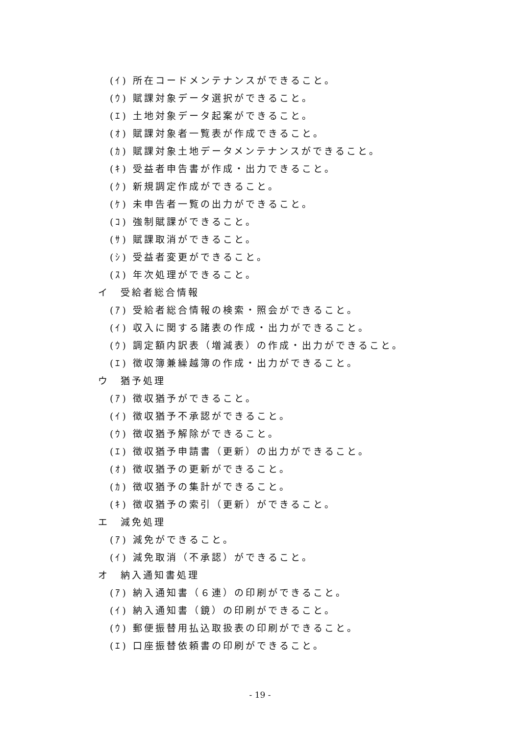(ｲ) 所在コードメンテナンスができること。
(ｳ) 賦課対象データ選択ができること。
(ｴ) 土地対象データ起案ができること。
(ｵ) 賦課対象者一覧表が作成できること。
(ｶ) 賦課対象土地データメンテナンスができること。
(ｷ) 受益者申告書が作成・出力できること。
(ｸ) 新規調定作成ができること。
(ｹ) 未申告者一覧の出力ができること。
(ｺ) 強制賦課ができること。
(ｻ) 賦課取消ができること。
(ｼ) 受益者変更ができること。
(ｽ) 年次処理ができること。
イ　受給者総合情報
(ｱ) 受給者総合情報の検索・照会ができること。
(ｲ) 収入に関する諸表の作成・出力ができること。
(ｳ) 調定額内訳表（増減表）の作成・出力ができること。
(ｴ) 徴収簿兼繰越簿の作成・出力ができること。
ウ　猶予処理
(ｱ) 徴収猶予ができること。
(ｲ) 徴収猶予不承認ができること。
(ｳ) 徴収猶予解除ができること。
(ｴ) 徴収猶予申請書（更新）の出力ができること。
(ｵ) 徴収猶予の更新ができること。
(ｶ) 徴収猶予の集計ができること。
(ｷ) 徴収猶予の索引（更新）ができること。
エ　減免処理
(ｱ) 減免ができること。
(ｲ) 減免取消（不承認）ができること。
オ　納入通知書処理
(ｱ) 納入通知書（６連）の印刷ができること。
(ｲ) 納入通知書（鏡）の印刷ができること。
(ｳ) 郵便振替用払込取扱表の印刷ができること。
(ｴ) 口座振替依頼書の印刷ができること。
- 19 -